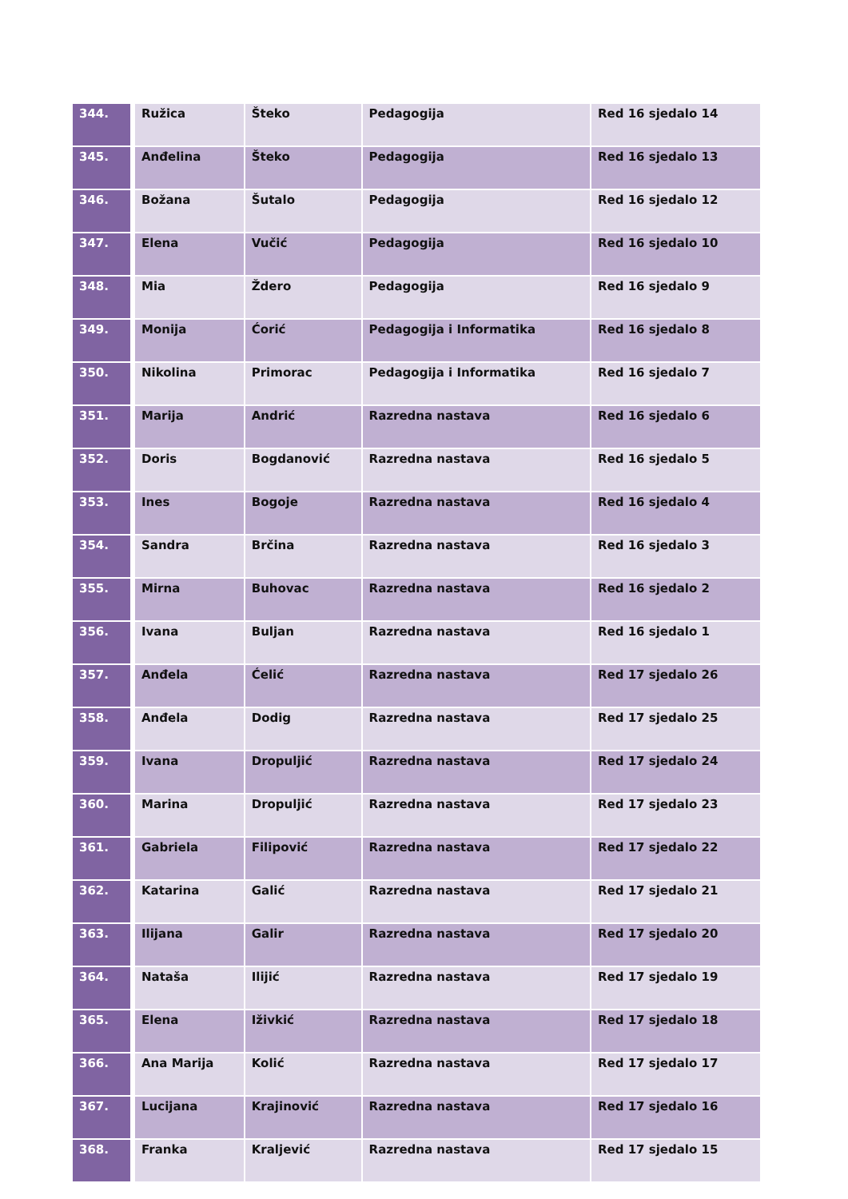| 344. | Ružica | Šteko | Pedagogija | Red 16 sjedalo 14 |
| 345. | Anđelina | Šteko | Pedagogija | Red 16 sjedalo 13 |
| 346. | Božana | Šutalo | Pedagogija | Red 16 sjedalo 12 |
| 347. | Elena | Vučić | Pedagogija | Red 16 sjedalo 10 |
| 348. | Mia | Ždero | Pedagogija | Red 16 sjedalo 9 |
| 349. | Monija | Ćorić | Pedagogija i Informatika | Red 16 sjedalo 8 |
| 350. | Nikolina | Primorac | Pedagogija i Informatika | Red 16 sjedalo 7 |
| 351. | Marija | Andrić | Razredna nastava | Red 16 sjedalo 6 |
| 352. | Doris | Bogdanović | Razredna nastava | Red 16 sjedalo 5 |
| 353. | Ines | Bogoje | Razredna nastava | Red 16 sjedalo 4 |
| 354. | Sandra | Brčina | Razredna nastava | Red 16 sjedalo 3 |
| 355. | Mirna | Buhovac | Razredna nastava | Red 16 sjedalo 2 |
| 356. | Ivana | Buljan | Razredna nastava | Red 16 sjedalo 1 |
| 357. | Anđela | Ćelić | Razredna nastava | Red 17 sjedalo 26 |
| 358. | Anđela | Dodig | Razredna nastava | Red 17 sjedalo 25 |
| 359. | Ivana | Dropuljić | Razredna nastava | Red 17 sjedalo 24 |
| 360. | Marina | Dropuljić | Razredna nastava | Red 17 sjedalo 23 |
| 361. | Gabriela | Filipović | Razredna nastava | Red 17 sjedalo 22 |
| 362. | Katarina | Galić | Razredna nastava | Red 17 sjedalo 21 |
| 363. | Ilijana | Galir | Razredna nastava | Red 17 sjedalo 20 |
| 364. | Nataša | Ilijić | Razredna nastava | Red 17 sjedalo 19 |
| 365. | Elena | Iživkić | Razredna nastava | Red 17 sjedalo 18 |
| 366. | Ana Marija | Kolić | Razredna nastava | Red 17 sjedalo 17 |
| 367. | Lucijana | Krajinović | Razredna nastava | Red 17 sjedalo 16 |
| 368. | Franka | Kraljević | Razredna nastava | Red 17 sjedalo 15 |